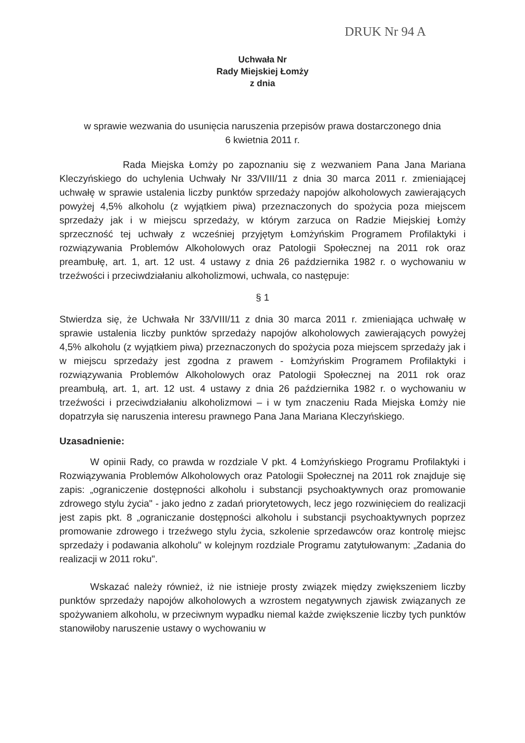DRUK Nr 94 A
Uchwała Nr
Rady Miejskiej Łomży
z dnia
w sprawie wezwania do usunięcia naruszenia przepisów prawa dostarczonego dnia
6 kwietnia 2011 r.
Rada Miejska Łomży po zapoznaniu się z wezwaniem Pana Jana Mariana Kleczyńskiego do uchylenia Uchwały Nr 33/VIII/11 z dnia 30 marca 2011 r. zmieniającej uchwałę w sprawie ustalenia liczby punktów sprzedaży napojów alkoholowych zawierających powyżej 4,5% alkoholu (z wyjątkiem piwa) przeznaczonych do spożycia poza miejscem sprzedaży jak i w miejscu sprzedaży, w którym zarzuca on Radzie Miejskiej Łomży sprzeczność tej uchwały z wcześniej przyjętym Łomżyńskim Programem Profilaktyki i rozwiązywania Problemów Alkoholowych oraz Patologii Społecznej na 2011 rok oraz preambułę, art. 1, art. 12 ust. 4 ustawy z dnia 26 października 1982 r. o wychowaniu w trzeźwości i przeciwdziałaniu alkoholizmowi, uchwala, co następuje:
§ 1
Stwierdza się, że Uchwała Nr 33/VIII/11 z dnia 30 marca 2011 r. zmieniająca uchwałę w sprawie ustalenia liczby punktów sprzedaży napojów alkoholowych zawierających powyżej 4,5% alkoholu (z wyjątkiem piwa) przeznaczonych do spożycia poza miejscem sprzedaży jak i w miejscu sprzedaży jest zgodna z prawem - Łomżyńskim Programem Profilaktyki i rozwiązywania Problemów Alkoholowych oraz Patologii Społecznej na 2011 rok oraz preambułą, art. 1, art. 12 ust. 4 ustawy z dnia 26 października 1982 r. o wychowaniu w trzeźwości i przeciwdziałaniu alkoholizmowi – i w tym znaczeniu Rada Miejska Łomży nie dopatrzyła się naruszenia interesu prawnego Pana Jana Mariana Kleczyńskiego.
Uzasadnienie:
W opinii Rady, co prawda w rozdziale V pkt. 4 Łomżyńskiego Programu Profilaktyki i Rozwiązywania Problemów Alkoholowych oraz Patologii Społecznej na 2011 rok znajduje się zapis: „ograniczenie dostępności alkoholu i substancji psychoaktywnych oraz promowanie zdrowego stylu życia" - jako jedno z zadań priorytetowych, lecz jego rozwinięciem do realizacji jest zapis pkt. 8 „ograniczanie dostępności alkoholu i substancji psychoaktywnych poprzez promowanie zdrowego i trzeźwego stylu życia, szkolenie sprzedawców oraz kontrolę miejsc sprzedaży i podawania alkoholu" w kolejnym rozdziale Programu zatytułowanym: „Zadania do realizacji w 2011 roku".
Wskazać należy również, iż nie istnieje prosty związek między zwiększeniem liczby punktów sprzedaży napojów alkoholowych a wzrostem negatywnych zjawisk związanych ze spożywaniem alkoholu, w przeciwnym wypadku niemal każde zwiększenie liczby tych punktów stanowiłoby naruszenie ustawy o wychowaniu w